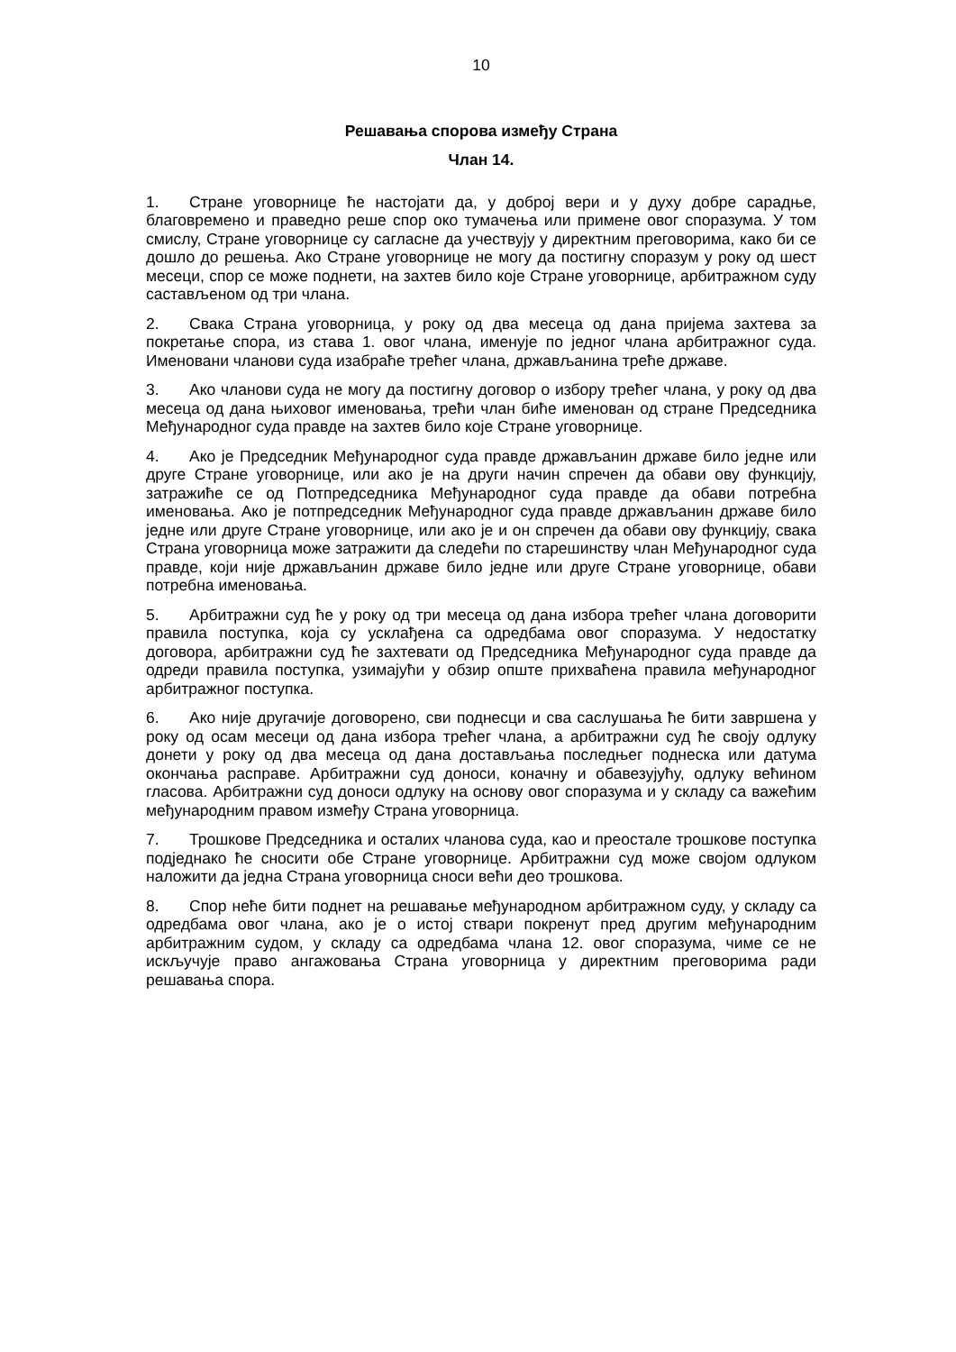10
Решавања спорова између Страна
Члан 14.
1. Стране уговорнице ће настојати да, у доброј вери и у духу добре сарадње, благовремено и праведно реше спор око тумачења или примене овог споразума. У том смислу, Стране уговорнице су сагласне да учествују у директним преговорима, како би се дошло до решења. Ако Стране уговорнице не могу да постигну споразум у року од шест месеци, спор се може поднети, на захтев било које Стране уговорнице, арбитражном суду састављеном од три члана.
2. Свака Страна уговорница, у року од два месеца од дана пријема захтева за покретање спора, из става 1. овог члана, именује по једног члана арбитражног суда. Именовани чланови суда изабраће трећег члана, држављанина треће државе.
3. Ако чланови суда не могу да постигну договор о избору трећег члана, у року од два месеца од дана њиховог именовања, трећи члан биће именован од стране Председника Међународног суда правде на захтев било које Стране уговорнице.
4. Ако је Председник Међународног суда правде држављанин државе било једне или друге Стране уговорнице, или ако је на други начин спречен да обави ову функцију, затражиће се од Потпредседника Међународног суда правде да обави потребна именовања. Ако је потпредседник Међународног суда правде држављанин државе било једне или друге Стране уговорнице, или ако је и он спречен да обави ову функцију, свака Страна уговорница може затражити да следећи по старешинству члан Међународног суда правде, који није држављанин државе било једне или друге Стране уговорнице, обави потребна именовања.
5. Арбитражни суд ће у року од три месеца од дана избора трећег члана договорити правила поступка, која су усклађена са одредбама овог споразума. У недостатку договора, арбитражни суд ће захтевати од Председника Међународног суда правде да одреди правила поступка, узимајући у обзир опште прихваћена правила међународног арбитражног поступка.
6. Ако није другачије договорено, сви поднесци и сва саслушања ће бити завршена у року од осам месеци од дана избора трећег члана, а арбитражни суд ће своју одлуку донети у року од два месеца од дана достављања последњег поднеска или датума окончања расправе. Арбитражни суд доноси, коначну и обавезујућу, одлуку већином гласова. Арбитражни суд доноси одлуку на основу овог споразума и у складу са важећим међународним правом између Страна уговорница.
7. Трошкове Председника и осталих чланова суда, као и преостале трошкове поступка подједнако ће сносити обе Стране уговорнице. Арбитражни суд може својом одлуком наложити да једна Страна уговорница сноси већи део трошкова.
8. Спор неће бити поднет на решавање међународном арбитражном суду, у складу са одредбама овог члана, ако је о истој ствари покренут пред другим међународним арбитражним судом, у складу са одредбама члана 12. овог споразума, чиме се не искључује право ангажовања Страна уговорница у директним преговорима ради решавања спора.